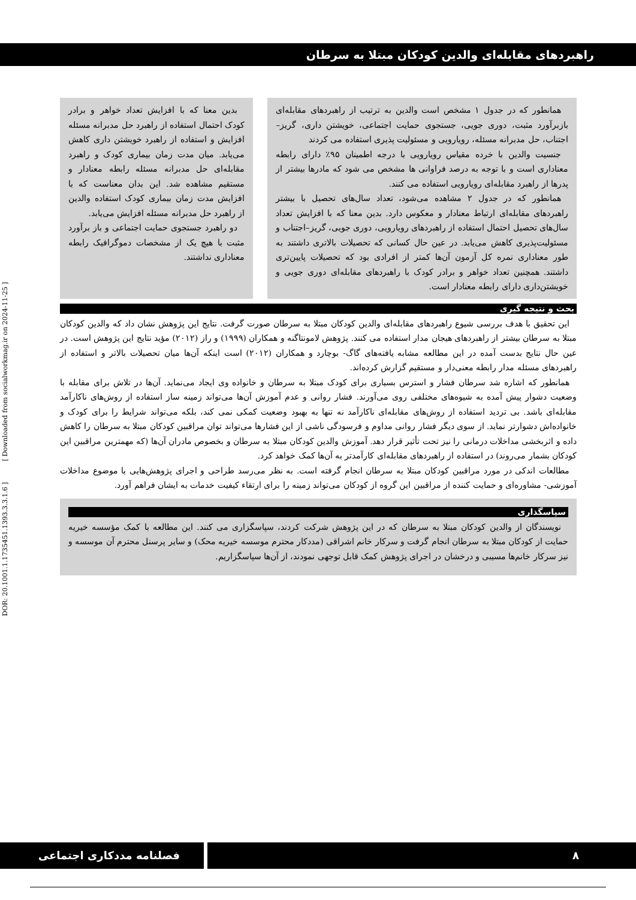راهبردهای مقابله‌ای والدین کودکان مبتلا به سرطان
همانطور که در جدول ۱ مشخص است والدین به ترتیب از راهبردهای مقابله‌ای بازبرآورد مثبت، دوری جویی، جستجوی حمایت اجتماعی، خویشتن داری، گریز–اجتناب، حل مدبرانه مسئله، رویارویی و مسئولیت پذیری استفاده می کردند
جنسیت والدین با خرده مقیاس رویارویی با درجه اطمینان ۹۵٪ دارای رابطه معناداری است و با توجه به درصد فراوانی ها مشخص می شود که مادرها بیشتر از پدرها از راهبرد مقابله‌ای رویارویی استفاده می کنند.
همانطور که در جدول ۲ مشاهده می‌شود، تعداد سال‌های تحصیل با بیشتر راهبردهای مقابله‌ای ارتباط معنادار و معکوس دارد. بدین معنا که با افزایش تعداد سال‌های تحصیل احتمال استفاده از راهبردهای رویارویی، دوری جویی، گریز–اجتناب و مسئولیت‌پذیری کاهش می‌یابد. در عین حال کسانی که تحصیلات بالاتری داشتند به طور معناداری نمره کل آزمون آن‌ها کمتر از افرادی بود که تحصیلات پایین‌تری داشتند. همچنین تعداد خواهر و برادر کودک با راهبردهای مقابله‌ای دوری جویی و خویشتن‌داری دارای رابطه معنادار است.
بدین معنا که با افزایش تعداد خواهر و برادر کودک احتمال استفاده از راهبرد حل مدبرانه مسئله افزایش و استفاده از راهبرد خویشتن داری کاهش می‌یابد. میان مدت زمان بیماری کودک و راهبرد مقابله‌ای حل مدبرانه مسئله رابطه معنادار و مستقیم مشاهده شد. این بدان معناست که با افزایش مدت زمان بیماری کودک استفاده والدین از راهبرد حل مدبرانه مسئله افزایش می‌یابد.
دو راهبرد جستجوی حمایت اجتماعی و باز برآورد مثبت با هیچ یک از مشخصات دموگرافیک رابطه معناداری نداشتند.
بحث و نتیجه گیری
این تحقیق با هدف بررسی شیوع راهبردهای مقابله‌ای والدین کودکان مبتلا به سرطان صورت گرفت. نتایج این پژوهش نشان داد که والدین کودکان مبتلا به سرطان بیشتر از راهبردهای هیجان مدار استفاده می کنند. پژوهش لامونتاگنه و همکاران (۱۹۹۹) و راز (۲۰۱۲) مؤید نتایج این پژوهش است. در عین حال نتایج بدست آمده در این مطالعه مشابه یافته‌های گاگ- بوچارد و همکاران (۲۰۱۲) است اینکه آن‌ها میان تحصیلات بالاتر و استفاده از راهبردهای مسئله مدار رابطه معنی‌دار و مستقیم گزارش کرده‌اند.
همانطور که اشاره شد سرطان فشار و استرس بسیاری برای کودک مبتلا به سرطان و خانواده وی ایجاد می‌نماید. آن‌ها در تلاش برای مقابله با وضعیت دشوار پیش آمده به شیوه‌های مختلفی روی می‌آورند. فشار روانی و عدم آموزش آن‌ها می‌تواند زمینه ساز استفاده از روش‌های ناکارآمد مقابله‌ای باشد. بی تردید استفاده از روش‌های مقابله‌ای ناکارآمد نه تنها به بهبود وضعیت کمکی نمی کند، بلکه می‌تواند شرایط را برای کودک و خانواده‌اش دشوارتر نماید. از سوی دیگر فشار روانی مداوم و فرسودگی ناشی از این فشارها می‌تواند توان مراقبین کودکان مبتلا به سرطان را کاهش داده و اثربخشی مداخلات درمانی را نیز تحت تأثیر قرار دهد. آموزش والدین کودکان مبتلا به سرطان و بخصوص مادران آن‌ها (که مهمترین مراقبین این کودکان بشمار می‌روند) در استفاده از راهبردهای مقابله‌ای کارآمدتر به آن‌ها کمک خواهد کرد.
مطالعات اندکی در مورد مراقبین کودکان مبتلا به سرطان انجام گرفته است. به نظر می‌رسد طراحی و اجرای پژوهش‌هایی با موضوع مداخلات آموزشی- مشاوره‌ای و حمایت کننده از مراقبین این گروه از کودکان می‌تواند زمینه را برای ارتقاء کیفیت خدمات به ایشان فراهم آورد.
سپاسگذاری
نویسندگان از والدین کودکان مبتلا به سرطان که در این پژوهش شرکت کردند، سپاسگزاری می کنند. این مطالعه با کمک مؤسسه خیریه حمایت از کودکان مبتلا به سرطان انجام گرفت و سرکار خانم اشراقی (مددکار محترم موسسه خیریه محک) و سایر پرسنل محترم آن موسسه و نیز سرکار خانم‌ها مسیبی و درخشان در اجرای پژوهش کمک قابل توجهی نمودند، از آن‌ها سپاسگزاریم.
DOR: 20.1001.1.1735451.1393.3.3.1.6 ] [ Downloaded from socialworkmag.ir on 2024-11-25 ]
فصلنامه مددکاری اجتماعی ۸